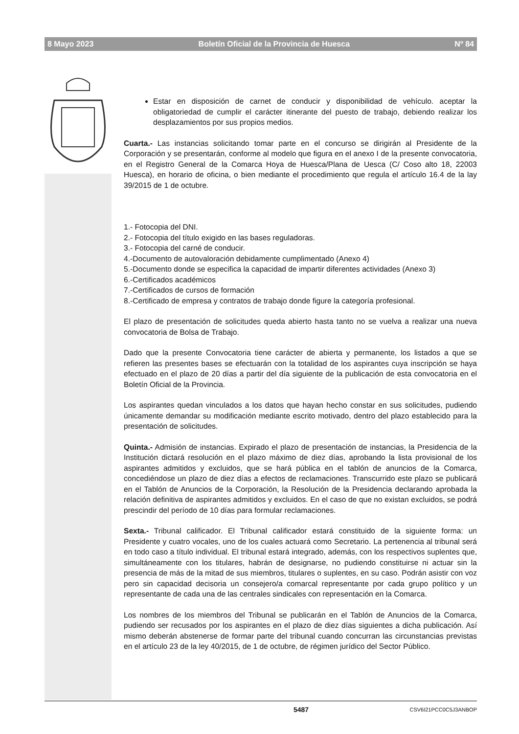8 Mayo 2023 Boletín Oficial de la Provincia de Huesca Nº 84
Estar en disposición de carnet de conducir y disponibilidad de vehículo. aceptar la obligatoriedad de cumplir el carácter itinerante del puesto de trabajo, debiendo realizar los desplazamientos por sus propios medios.
Cuarta.- Las instancias solicitando tomar parte en el concurso se dirigirán al Presidente de la Corporación y se presentarán, conforme al modelo que figura en el anexo I de la presente convocatoria, en el Registro General de la Comarca Hoya de Huesca/Plana de Uesca (C/ Coso alto 18, 22003 Huesca), en horario de oficina, o bien mediante el procedimiento que regula el artículo 16.4 de la lay 39/2015 de 1 de octubre.
1.- Fotocopia del DNI.
2.- Fotocopia del título exigido en las bases reguladoras.
3.- Fotocopia del carné de conducir.
4.-Documento de autovaloración debidamente cumplimentado (Anexo 4)
5.-Documento donde se especifica la capacidad de impartir diferentes actividades (Anexo 3)
6.-Certificados académicos
7.-Certificados de cursos de formación
8.-Certificado de empresa y contratos de trabajo donde figure la categoría profesional.
El plazo de presentación de solicitudes queda abierto hasta tanto no se vuelva a realizar una nueva convocatoria de Bolsa de Trabajo.
Dado que la presente Convocatoria tiene carácter de abierta y permanente, los listados a que se refieren las presentes bases se efectuarán con la totalidad de los aspirantes cuya inscripción se haya efectuado en el plazo de 20 días a partir del día siguiente de la publicación de esta convocatoria en el Boletín Oficial de la Provincia.
Los aspirantes quedan vinculados a los datos que hayan hecho constar en sus solicitudes, pudiendo únicamente demandar su modificación mediante escrito motivado, dentro del plazo establecido para la presentación de solicitudes.
Quinta.- Admisión de instancias. Expirado el plazo de presentación de instancias, la Presidencia de la Institución dictará resolución en el plazo máximo de diez días, aprobando la lista provisional de los aspirantes admitidos y excluidos, que se hará pública en el tablón de anuncios de la Comarca, concediéndose un plazo de diez días a efectos de reclamaciones. Transcurrido este plazo se publicará en el Tablón de Anuncios de la Corporación, la Resolución de la Presidencia declarando aprobada la relación definitiva de aspirantes admitidos y excluidos. En el caso de que no existan excluidos, se podrá prescindir del período de 10 días para formular reclamaciones.
Sexta.- Tribunal calificador. El Tribunal calificador estará constituido de la siguiente forma: un Presidente y cuatro vocales, uno de los cuales actuará como Secretario. La pertenencia al tribunal será en todo caso a título individual. El tribunal estará integrado, además, con los respectivos suplentes que, simultáneamente con los titulares, habrán de designarse, no pudiendo constituirse ni actuar sin la presencia de más de la mitad de sus miembros, titulares o suplentes, en su caso. Podrán asistir con voz pero sin capacidad decisoria un consejero/a comarcal representante por cada grupo político y un representante de cada una de las centrales sindicales con representación en la Comarca.
Los nombres de los miembros del Tribunal se publicarán en el Tablón de Anuncios de la Comarca, pudiendo ser recusados por los aspirantes en el plazo de diez días siguientes a dicha publicación. Así mismo deberán abstenerse de formar parte del tribunal cuando concurran las circunstancias previstas en el artículo 23 de la ley 40/2015, de 1 de octubre, de régimen jurídico del Sector Público.
5487 CSV6I21PCC0C5J3ANBOP